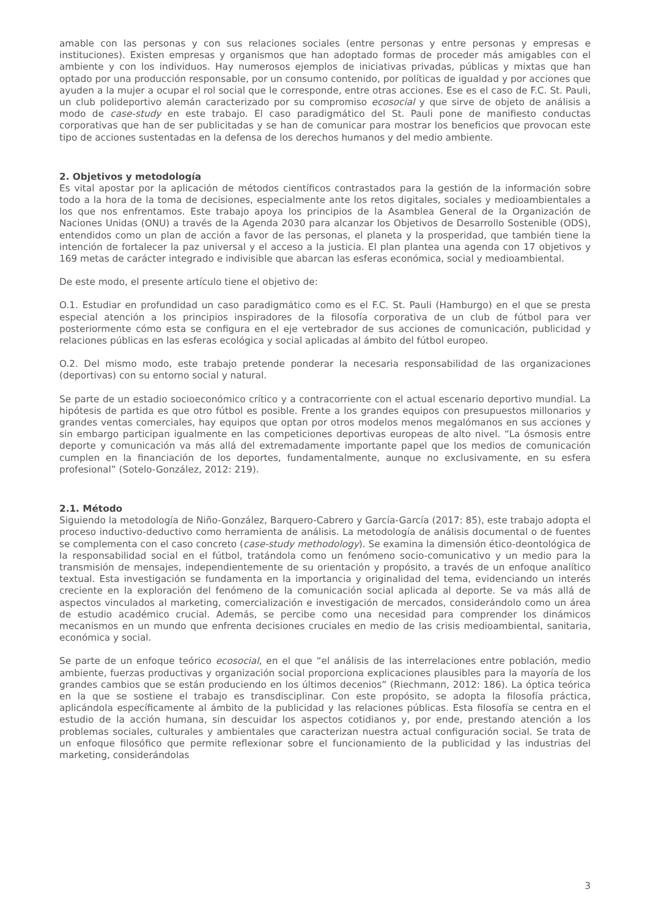amable con las personas y con sus relaciones sociales (entre personas y entre personas y empresas e instituciones). Existen empresas y organismos que han adoptado formas de proceder más amigables con el ambiente y con los individuos. Hay numerosos ejemplos de iniciativas privadas, públicas y mixtas que han optado por una producción responsable, por un consumo contenido, por políticas de igualdad y por acciones que ayuden a la mujer a ocupar el rol social que le corresponde, entre otras acciones. Ese es el caso de F.C. St. Pauli, un club polideportivo alemán caracterizado por su compromiso ecosocial y que sirve de objeto de análisis a modo de case-study en este trabajo. El caso paradigmático del St. Pauli pone de manifiesto conductas corporativas que han de ser publicitadas y se han de comunicar para mostrar los beneficios que provocan este tipo de acciones sustentadas en la defensa de los derechos humanos y del medio ambiente.
2. Objetivos y metodología
Es vital apostar por la aplicación de métodos científicos contrastados para la gestión de la información sobre todo a la hora de la toma de decisiones, especialmente ante los retos digitales, sociales y medioambientales a los que nos enfrentamos. Este trabajo apoya los principios de la Asamblea General de la Organización de Naciones Unidas (ONU) a través de la Agenda 2030 para alcanzar los Objetivos de Desarrollo Sostenible (ODS), entendidos como un plan de acción a favor de las personas, el planeta y la prosperidad, que también tiene la intención de fortalecer la paz universal y el acceso a la justicia. El plan plantea una agenda con 17 objetivos y 169 metas de carácter integrado e indivisible que abarcan las esferas económica, social y medioambiental.
De este modo, el presente artículo tiene el objetivo de:
O.1. Estudiar en profundidad un caso paradigmático como es el F.C. St. Pauli (Hamburgo) en el que se presta especial atención a los principios inspiradores de la filosofía corporativa de un club de fútbol para ver posteriormente cómo esta se configura en el eje vertebrador de sus acciones de comunicación, publicidad y relaciones públicas en las esferas ecológica y social aplicadas al ámbito del fútbol europeo.
O.2. Del mismo modo, este trabajo pretende ponderar la necesaria responsabilidad de las organizaciones (deportivas) con su entorno social y natural.
Se parte de un estadio socioeconómico crítico y a contracorriente con el actual escenario deportivo mundial. La hipótesis de partida es que otro fútbol es posible. Frente a los grandes equipos con presupuestos millonarios y grandes ventas comerciales, hay equipos que optan por otros modelos menos megalómanos en sus acciones y sin embargo participan igualmente en las competiciones deportivas europeas de alto nivel. “La ósmosis entre deporte y comunicación va más allá del extremadamente importante papel que los medios de comunicación cumplen en la financiación de los deportes, fundamentalmente, aunque no exclusivamente, en su esfera profesional” (Sotelo-González, 2012: 219).
2.1. Método
Siguiendo la metodología de Niño-González, Barquero-Cabrero y García-García (2017: 85), este trabajo adopta el proceso inductivo-deductivo como herramienta de análisis. La metodología de análisis documental o de fuentes se complementa con el caso concreto (case-study methodology). Se examina la dimensión ético-deontológica de la responsabilidad social en el fútbol, tratándola como un fenómeno socio-comunicativo y un medio para la transmisión de mensajes, independientemente de su orientación y propósito, a través de un enfoque analítico textual. Esta investigación se fundamenta en la importancia y originalidad del tema, evidenciando un interés creciente en la exploración del fenómeno de la comunicación social aplicada al deporte. Se va más allá de aspectos vinculados al marketing, comercialización e investigación de mercados, considerándolo como un área de estudio académico crucial. Además, se percibe como una necesidad para comprender los dinámicos mecanismos en un mundo que enfrenta decisiones cruciales en medio de las crisis medioambiental, sanitaria, económica y social.
Se parte de un enfoque teórico ecosocial, en el que “el análisis de las interrelaciones entre población, medio ambiente, fuerzas productivas y organización social proporciona explicaciones plausibles para la mayoría de los grandes cambios que se están produciendo en los últimos decenios” (Riechmann, 2012: 186). La óptica teórica en la que se sostiene el trabajo es transdisciplinar. Con este propósito, se adopta la filosofía práctica, aplicándola específicamente al ámbito de la publicidad y las relaciones públicas. Esta filosofía se centra en el estudio de la acción humana, sin descuidar los aspectos cotidianos y, por ende, prestando atención a los problemas sociales, culturales y ambientales que caracterizan nuestra actual configuración social. Se trata de un enfoque filosófico que permite reflexionar sobre el funcionamiento de la publicidad y las industrias del marketing, considerándolas
3